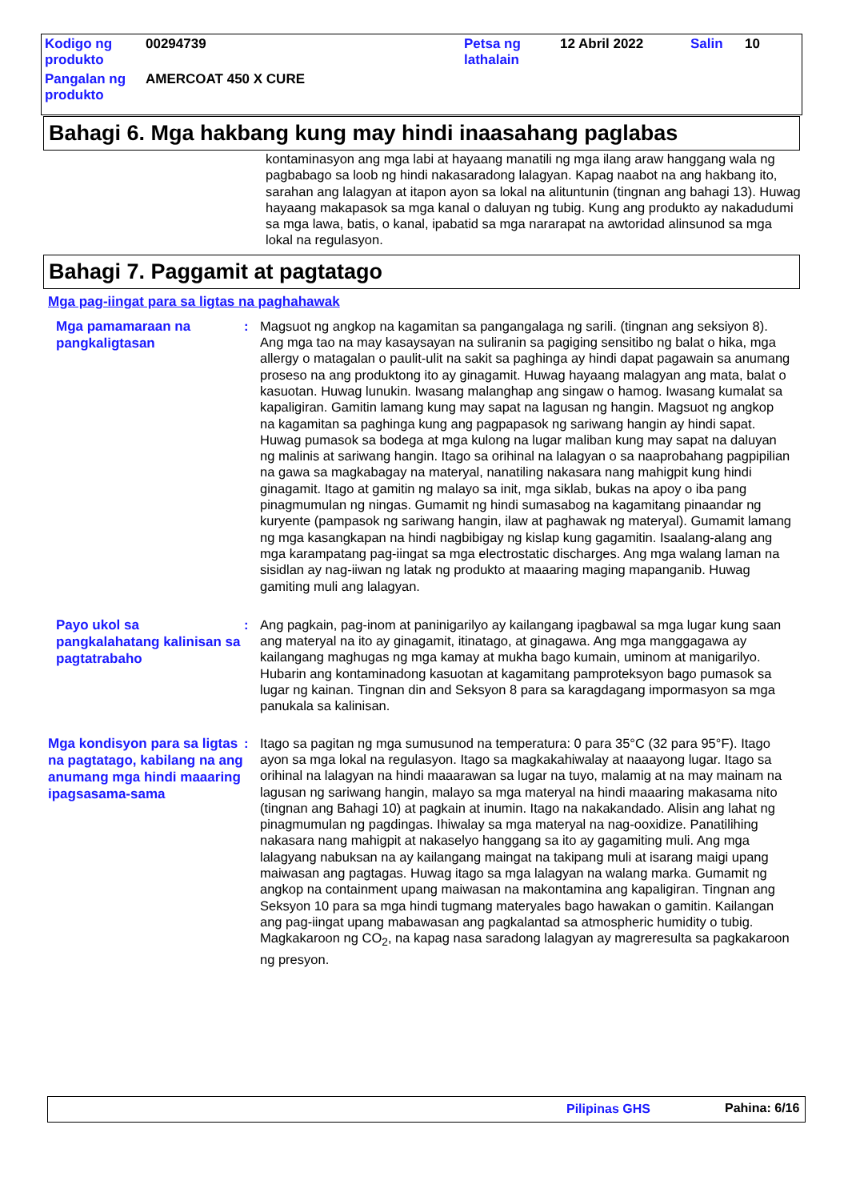| Kodigo ng produkto | 00294739 | Petsa ng lathalain | 12 Abril 2022 | Salin | 10 |
| Pangalan ng produkto | AMERCOAT 450 X CURE | | | | |
Bahagi 6. Mga hakbang kung may hindi inaasahang paglabas
kontaminasyon ang mga labi at hayaang manatili ng mga ilang araw hanggang wala ng pagbabago sa loob ng hindi nakasaradong lalagyan. Kapag naabot na ang hakbang ito, sarahan ang lalagyan at itapon ayon sa lokal na alituntunin (tingnan ang bahagi 13). Huwag hayaang makapasok sa mga kanal o daluyan ng tubig. Kung ang produkto ay nakadudumi sa mga lawa, batis, o kanal, ipabatid sa mga nararapat na awtoridad alinsunod sa mga lokal na regulasyon.
Bahagi 7. Paggamit at pagtatago
Mga pag-iingat para sa ligtas na paghahawak
Mga pamamaraan na pangkaligtasan
: Magsuot ng angkop na kagamitan sa pangangalaga ng sarili. (tingnan ang seksiyon 8). Ang mga tao na may kasaysayan na suliranin sa pagiging sensitibo ng balat o hika, mga allergy o matagalan o paulit-ulit na sakit sa paghinga ay hindi dapat pagawain sa anumang proseso na ang produktong ito ay ginagamit. Huwag hayaang malagyan ang mata, balat o kasuotan. Huwag lunukin. Iwasang malanghap ang singaw o hamog. Iwasang kumalat sa kapaligiran. Gamitin lamang kung may sapat na lagusan ng hangin. Magsuot ng angkop na kagamitan sa paghinga kung ang pagpapasok ng sariwang hangin ay hindi sapat. Huwag pumasok sa bodega at mga kulong na lugar maliban kung may sapat na daluyan ng malinis at sariwang hangin. Itago sa orihinal na lalagyan o sa naaprobahang pagpipilian na gawa sa magkabagay na materyal, nanatiling nakasara nang mahigpit kung hindi ginagamit. Itago at gamitin ng malayo sa init, mga siklab, bukas na apoy o iba pang pinagmumulan ng ningas. Gumamit ng hindi sumasabog na kagamitang pinaandar ng kuryente (pampasok ng sariwang hangin, ilaw at paghawak ng materyal). Gumamit lamang ng mga kasangkapan na hindi nagbibigay ng kislap kung gagamitin. Isaalang-alang ang mga karampatang pag-iingat sa mga electrostatic discharges. Ang mga walang laman na sisidlan ay nag-iiwan ng latak ng produkto at maaaring maging mapanganib. Huwag gamiting muli ang lalagyan.
Payo ukol sa pangkalahatang kalinisan sa pagtatrabaho
: Ang pagkain, pag-inom at paninigarilyo ay kailangang ipagbawal sa mga lugar kung saan ang materyal na ito ay ginagamit, itinatago, at ginagawa. Ang mga manggagawa ay kailangang maghugas ng mga kamay at mukha bago kumain, uminom at manigarilyo. Hubarin ang kontaminadong kasuotan at kagamitang pamproteksyon bago pumasok sa lugar ng kainan. Tingnan din and Seksyon 8 para sa karagdagang impormasyon sa mga panukala sa kalinisan.
Mga kondisyon para sa ligtas na pagtatago, kabilang na ang anumang mga hindi maaaring ipagsasama-sama
: Itago sa pagitan ng mga sumusunod na temperatura: 0 para 35°C (32 para 95°F). Itago ayon sa mga lokal na regulasyon. Itago sa magkakahiwalay at naaayong lugar. Itago sa orihinal na lalagyan na hindi maaarawan sa lugar na tuyo, malamig at na may mainam na lagusan ng sariwang hangin, malayo sa mga materyal na hindi maaaring makasama nito (tingnan ang Bahagi 10) at pagkain at inumin. Itago na nakakandado. Alisin ang lahat ng pinagmumulan ng pagdingas. Ihiwalay sa mga materyal na nag-ooxidize. Panatilihing nakasara nang mahigpit at nakaselyo hanggang sa ito ay gagamiting muli. Ang mga lalagyang nabuksan na ay kailangang maingat na takipang muli at isarang maigi upang maiwasan ang pagtagas. Huwag itago sa mga lalagyan na walang marka. Gumamit ng angkop na containment upang maiwasan na makontamina ang kapaligiran. Tingnan ang Seksyon 10 para sa mga hindi tugmang materyales bago hawakan o gamitin. Kailangan ang pag-iingat upang mabawasan ang pagkalantad sa atmospheric humidity o tubig. Magkakaroon ng CO<sub>2</sub>, na kapag nasa saradong lalagyan ay magreresulta sa pagkakaroon ng presyon.
Pilipinas GHS Pahina: 6/16